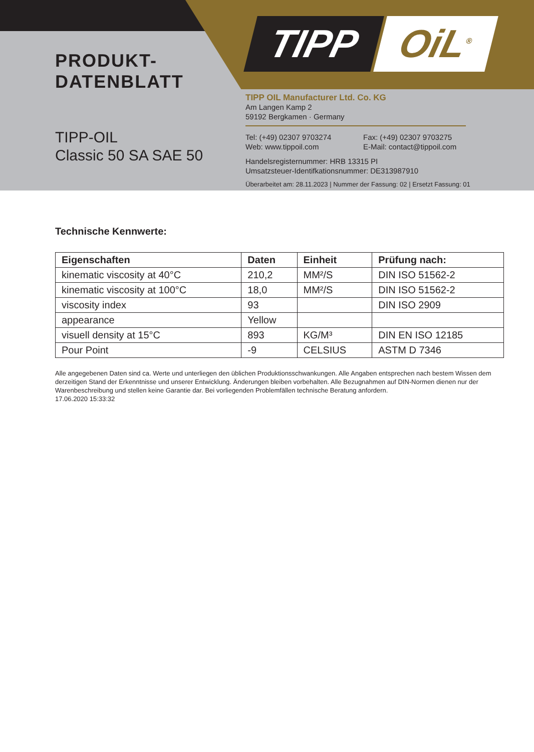TIPP OiL<sup>®</sup>
PRODUKT-
DATENBLATT
TIPP-OIL
Classic 50 SA SAE 50
TIPP OIL Manufacturer Ltd. Co. KG
Am Langen Kamp 2
59192 Bergkamen · Germany
Tel: (+49) 02307 9703274 Fax: (+49) 02307 9703275
Web: www.tippoil.com E-Mail: contact@tippoil.com
Handelsregisternummer: HRB 13315 PI
Umsatzsteuer-Identifkationsnummer: DE313987910
Überarbeitet am: 28.11.2023 | Nummer der Fassung: 02 | Ersetzt Fassung: 01
Technische Kennwerte:
| Eigenschaften | Daten | Einheit | Prüfung nach: |
| --- | --- | --- | --- |
| kinematic viscosity at 40°C | 210,2 | MM²/S | DIN ISO 51562-2 |
| kinematic viscosity at 100°C | 18,0 | MM²/S | DIN ISO 51562-2 |
| viscosity index | 93 | | DIN ISO 2909 |
| appearance | Yellow | | |
| visuell density at 15°C | 893 | KG/M³ | DIN EN ISO 12185 |
| Pour Point | -9 | CELSIUS | ASTM D 7346 |
Alle angegebenen Daten sind ca. Werte und unterliegen den üblichen Produktionsschwankungen. Alle Angaben entsprechen nach bestem Wissen dem derzeitigen Stand der Erkenntnisse und unserer Entwicklung. Änderungen bleiben vorbehalten. Alle Bezugnahmen auf DIN-Normen dienen nur der Warenbeschreibung und stellen keine Garantie dar. Bei vorliegenden Problemfällen technische Beratung anfordern.
17.06.2020 15:33:32